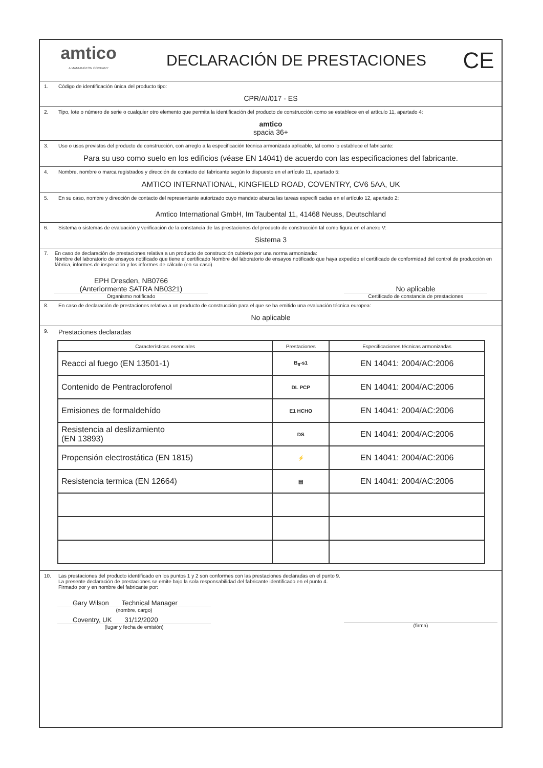amtico
A MANNINGTON COMPANY
DECLARACIÓN DE PRESTACIONES
CE
1. Código de identificación única del producto tipo:
CPR/AI/017 - ES
2. Tipo, lote o número de serie o cualquier otro elemento que permita la identificación del producto de construcción como se establece en el artículo 11, apartado 4:
amtico
spacia 36+
3. Uso o usos previstos del producto de construcción, con arreglo a la especificación técnica armonizada aplicable, tal como lo establece el fabricante:
Para su uso como suelo en los edificios (véase EN 14041) de acuerdo con las especificaciones del fabricante.
4. Nombre, nombre o marca registrados y dirección de contacto del fabricante según lo dispuesto en el artículo 11, apartado 5:
AMTICO INTERNATIONAL, KINGFIELD ROAD, COVENTRY, CV6 5AA, UK
5. En su caso, nombre y dirección de contacto del representante autorizado cuyo mandato abarca las tareas especifi cadas en el artículo 12, apartado 2:
Amtico International GmbH, Im Taubental 11, 41468 Neuss, Deutschland
6. Sistema o sistemas de evaluación y verificación de la constancia de las prestaciones del producto de construcción tal como figura en el anexo V:
Sistema 3
7. En caso de declaración de prestaciones relativa a un producto de construcción cubierto por una norma armonizada:
Nombre del laboratorio de ensayos notificado que tiene el certificado Nombre del laboratorio de ensayos notificado que haya expedido el certificado de conformidad del control de producción en fábrica, informes de inspección y los informes de cálculo (en su caso).
EPH Dresden, NB0766
(Anteriormente SATRA NB0321)
Organismo notificado
No aplicable
Certificado de constancia de prestaciones
8. En caso de declaración de prestaciones relativa a un producto de construcción para el que se ha emitido una evaluación técnica europea:
No aplicable
9. Prestaciones declaradas
| Características esenciales | Prestaciones | Especificaciones técnicas armonizadas |
| --- | --- | --- |
| Reacci al fuego (EN 13501-1) | B<sub>fl</sub>-s1 | EN 14041: 2004/AC:2006 |
| Contenido de Pentraclorofenol | DL PCP | EN 14041: 2004/AC:2006 |
| Emisiones de formaldehído | E1 HCHO | EN 14041: 2004/AC:2006 |
| Resistencia al deslizamiento (EN 13893) | DS | EN 14041: 2004/AC:2006 |
| Propensión electrostática (EN 1815) | ⚡ | EN 14041: 2004/AC:2006 |
| Resistencia termica (EN 12664) | ▤ | EN 14041: 2004/AC:2006 |
10. Las prestaciones del producto identificado en los puntos 1 y 2 son conformes con las prestaciones declaradas en el punto 9.
La presente declaración de prestaciones se emite bajo la sola responsabilidad del fabricante identificado en el punto 4.
Firmado por y en nombre del fabricante por:
Gary Wilson Technical Manager
(nombre, cargo)
Coventry, UK 31/12/2020
(lugar y fecha de emisión)
(firma)